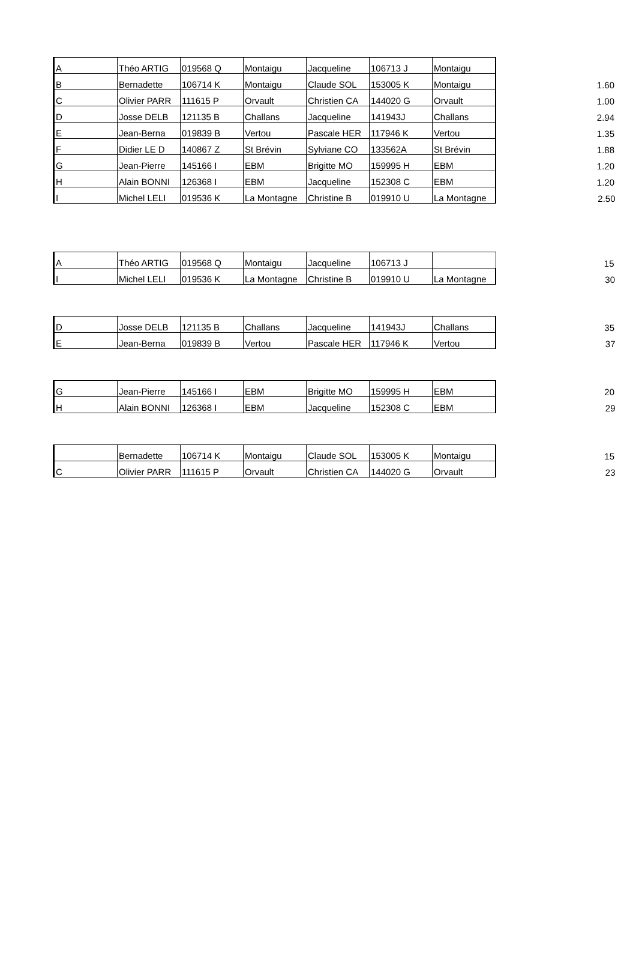| A | Théo ARTIG | 019568 Q | Montaigu | Jacqueline | 106713 J | Montaigu | |
| B | Bernadette | 106714 K | Montaigu | Claude SOL | 153005 K | Montaigu | 1.60 |
| C | Olivier PARR | 111615 P | Orvault | Christien CA | 144020 G | Orvault | 1.00 |
| D | Josse DELB | 121135 B | Challans | Jacqueline | 141943J | Challans | 2.94 |
| E | Jean-Berna | 019839 B | Vertou | Pascale HER | 117946 K | Vertou | 1.35 |
| F | Didier LE D | 140867 Z | St Brévin | Sylviane CO | 133562A | St Brévin | 1.88 |
| G | Jean-Pierre | 145166 I | EBM | Brigitte MO | 159995 H | EBM | 1.20 |
| H | Alain BONNI | 126368 I | EBM | Jacqueline | 152308 C | EBM | 1.20 |
| I | Michel LELI | 019536 K | La Montagne | Christine B | 019910 U | La Montagne | 2.50 |
| A | Théo ARTIG | 019568 Q | Montaigu | Jacqueline | 106713 J | | 15 |
| I | Michel LELI | 019536 K | La Montagne | Christine B | 019910 U | La Montagne | 30 |
| D | Josse DELB | 121135 B | Challans | Jacqueline | 141943J | Challans | 35 |
| E | Jean-Berna | 019839 B | Vertou | Pascale HER | 117946 K | Vertou | 37 |
| G | Jean-Pierre | 145166 I | EBM | Brigitte MO | 159995 H | EBM | 20 |
| H | Alain BONNI | 126368 I | EBM | Jacqueline | 152308 C | EBM | 29 |
| | Bernadette | 106714 K | Montaigu | Claude SOL | 153005 K | Montaigu | 15 |
| C | Olivier PARR | 111615 P | Orvault | Christien CA | 144020 G | Orvault | 23 |